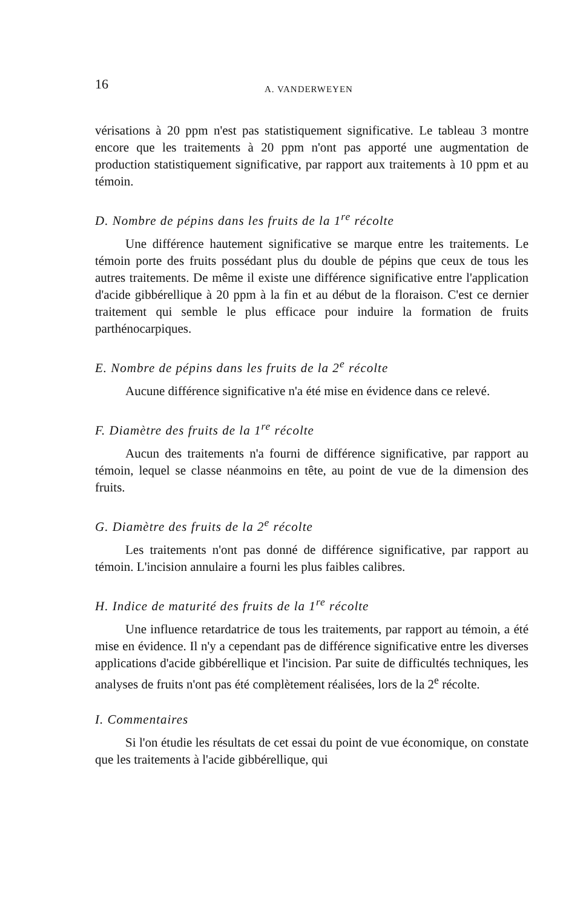16 A. VANDERWEYEN
vérisations à 20 ppm n'est pas statistiquement significative. Le tableau 3 montre encore que les traitements à 20 ppm n'ont pas apporté une augmentation de production statistiquement significative, par rapport aux traitements à 10 ppm et au témoin.
D. Nombre de pépins dans les fruits de la 1<sup>re</sup> récolte
Une différence hautement significative se marque entre les traitements. Le témoin porte des fruits possédant plus du double de pépins que ceux de tous les autres traitements. De même il existe une différence significative entre l'application d'acide gibbérellique à 20 ppm à la fin et au début de la floraison. C'est ce dernier traitement qui semble le plus efficace pour induire la formation de fruits parthénocarpiques.
E. Nombre de pépins dans les fruits de la 2<sup>e</sup> récolte
Aucune différence significative n'a été mise en évidence dans ce relevé.
F. Diamètre des fruits de la 1<sup>re</sup> récolte
Aucun des traitements n'a fourni de différence significative, par rapport au témoin, lequel se classe néanmoins en tête, au point de vue de la dimension des fruits.
G. Diamètre des fruits de la 2<sup>e</sup> récolte
Les traitements n'ont pas donné de différence significative, par rapport au témoin. L'incision annulaire a fourni les plus faibles calibres.
H. Indice de maturité des fruits de la 1<sup>re</sup> récolte
Une influence retardatrice de tous les traitements, par rapport au témoin, a été mise en évidence. Il n'y a cependant pas de différence significative entre les diverses applications d'acide gibbérellique et l'incision. Par suite de difficultés techniques, les analyses de fruits n'ont pas été complètement réalisées, lors de la 2<sup>e</sup> récolte.
I. Commentaires
Si l'on étudie les résultats de cet essai du point de vue économique, on constate que les traitements à l'acide gibbérellique, qui